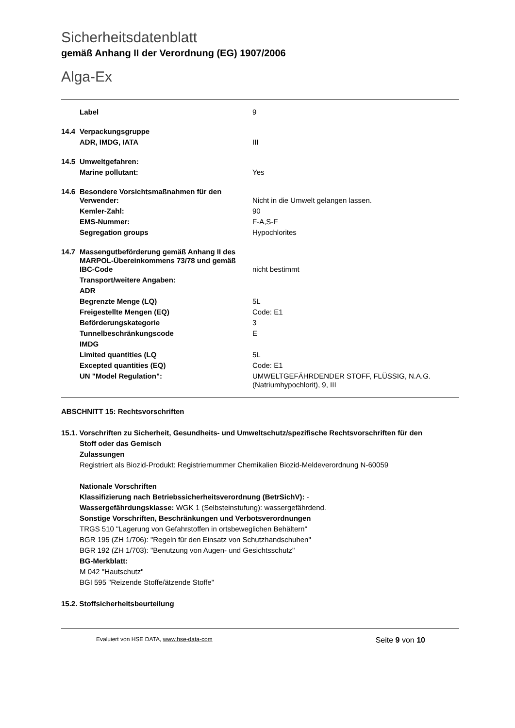Sicherheitsdatenblatt
gemäß Anhang II der Verordnung (EG) 1907/2006
Alga-Ex
| | Label | 9 |
| 14.4 | Verpackungsgruppe | |
| | ADR, IMDG, IATA | III |
| 14.5 | Umweltgefahren: | |
| | Marine pollutant: | Yes |
| 14.6 | Besondere Vorsichtsmaßnahmen für den Verwender: | Nicht in die Umwelt gelangen lassen. |
| | Kemler-Zahl: | 90 |
| | EMS-Nummer: | F-A,S-F |
| | Segregation groups | Hypochlorites |
| 14.7 | Massengutbeförderung gemäß Anhang II des MARPOL-Übereinkommens 73/78 und gemäß IBC-Code | nicht bestimmt |
| | Transport/weitere Angaben: | |
| | ADR | |
| | Begrenzte Menge (LQ) | 5L |
| | Freigestellte Mengen (EQ) | Code: E1 |
| | Beförderungskategorie | 3 |
| | Tunnelbeschränkungscode | E |
| | IMDG | |
| | Limited quantities (LQ | 5L |
| | Excepted quantities (EQ) | Code: E1 |
| | UN "Model Regulation": | UMWELTGEFÄHRDENDER STOFF, FLÜSSIG, N.A.G. (Natriumhypochlorit), 9, III |
ABSCHNITT 15: Rechtsvorschriften
15.1. Vorschriften zu Sicherheit, Gesundheits- und Umweltschutz/spezifische Rechtsvorschriften für den
Stoff oder das Gemisch
Zulassungen
Registriert als Biozid-Produkt: Registriernummer Chemikalien Biozid-Meldeverordnung N-60059
Nationale Vorschriften
Klassifizierung nach Betriebssicherheitsverordnung (BetrSichV): -
Wassergefährdungsklasse: WGK 1 (Selbsteinstufung): wassergefährdend.
Sonstige Vorschriften, Beschränkungen und Verbotsverordnungen
TRGS 510 "Lagerung von Gefahrstoffen in ortsbeweglichen Behältern"
BGR 195 (ZH 1/706): "Regeln für den Einsatz von Schutzhandschuhen"
BGR 192 (ZH 1/703): "Benutzung von Augen- und Gesichtsschutz"
BG-Merkblatt:
M 042 "Hautschutz"
BGI 595 "Reizende Stoffe/ätzende Stoffe"
15.2. Stoffsicherheitsbeurteilung
Evaluiert von HSE DATA, www.hse-data-com Seite 9 von 10